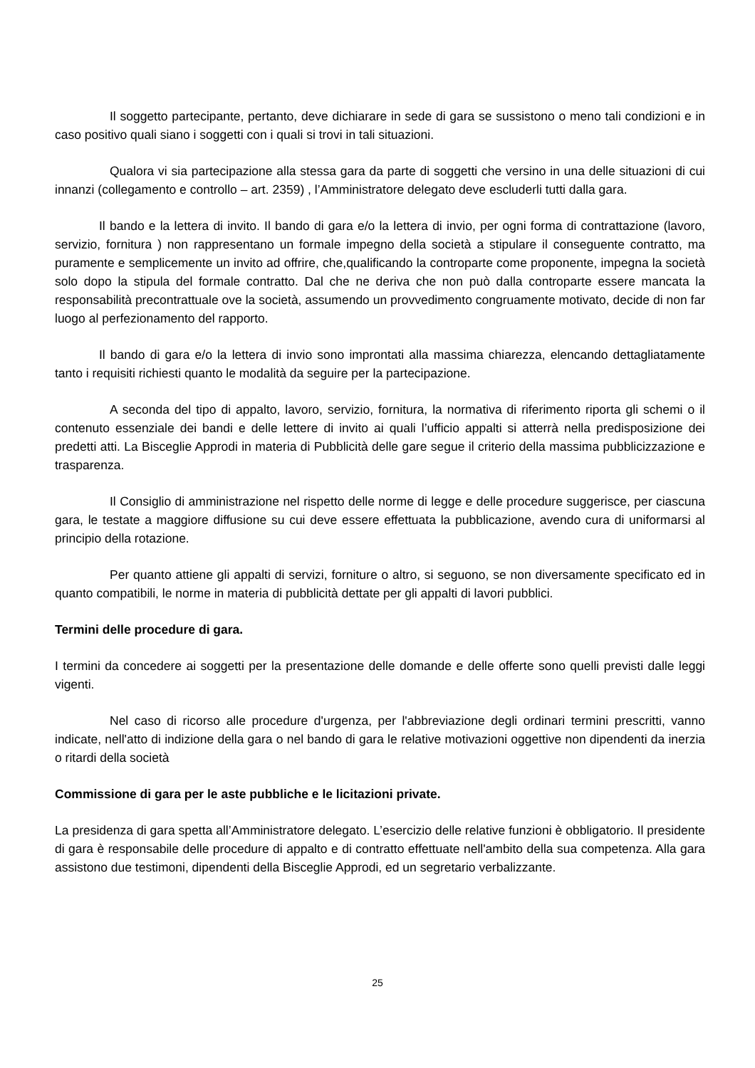Il soggetto partecipante, pertanto, deve dichiarare in sede di gara se sussistono o meno tali condizioni e in caso positivo quali siano i soggetti con i quali si trovi in tali situazioni.
Qualora vi sia partecipazione alla stessa gara da parte di soggetti che versino in una delle situazioni di cui innanzi (collegamento e controllo – art. 2359) , l’Amministratore delegato deve escluderli tutti dalla gara.
Il bando e la lettera di invito. Il bando di gara e/o la lettera di invio, per ogni forma di contrattazione (lavoro, servizio, fornitura ) non rappresentano un formale impegno della società a stipulare il conseguente contratto, ma puramente e semplicemente un invito ad offrire, che,qualificando la controparte come proponente, impegna la società solo dopo la stipula del formale contratto. Dal che ne deriva che non può dalla controparte essere mancata la responsabilità precontrattuale ove la società, assumendo un provvedimento congruamente motivato, decide di non far luogo al perfezionamento del rapporto.
Il bando di gara e/o la lettera di invio sono improntati alla massima chiarezza, elencando dettagliatamente tanto i requisiti richiesti quanto le modalità da seguire per la partecipazione.
A seconda del tipo di appalto, lavoro, servizio, fornitura, la normativa di riferimento riporta gli schemi o il contenuto essenziale dei bandi e delle lettere di invito ai quali l’ufficio appalti si atterrà nella predisposizione dei predetti atti. La Bisceglie Approdi in materia di Pubblicità delle gare segue il criterio della massima pubblicizzazione e trasparenza.
Il Consiglio di amministrazione nel rispetto delle norme di legge e delle procedure suggerisce, per ciascuna gara, le testate a maggiore diffusione su cui deve essere effettuata la pubblicazione, avendo cura di uniformarsi al principio della rotazione.
Per quanto attiene gli appalti di servizi, forniture o altro, si seguono, se non diversamente specificato ed in quanto compatibili, le norme in materia di pubblicità dettate per gli appalti di lavori pubblici.
Termini delle procedure di gara.
I termini da concedere ai soggetti per la presentazione delle domande e delle offerte sono quelli previsti dalle leggi vigenti.
Nel caso di ricorso alle procedure d'urgenza, per l'abbreviazione degli ordinari termini prescritti, vanno indicate, nell'atto di indizione della gara o nel bando di gara le relative motivazioni oggettive non dipendenti da inerzia o ritardi della società
Commissione di gara per le aste pubbliche e le licitazioni private.
La presidenza di gara spetta all’Amministratore delegato. L’esercizio delle relative funzioni è obbligatorio. Il presidente di gara è responsabile delle procedure di appalto e di contratto effettuate nell'ambito della sua competenza. Alla gara assistono due testimoni, dipendenti della Bisceglie Approdi, ed un segretario verbalizzante.
25